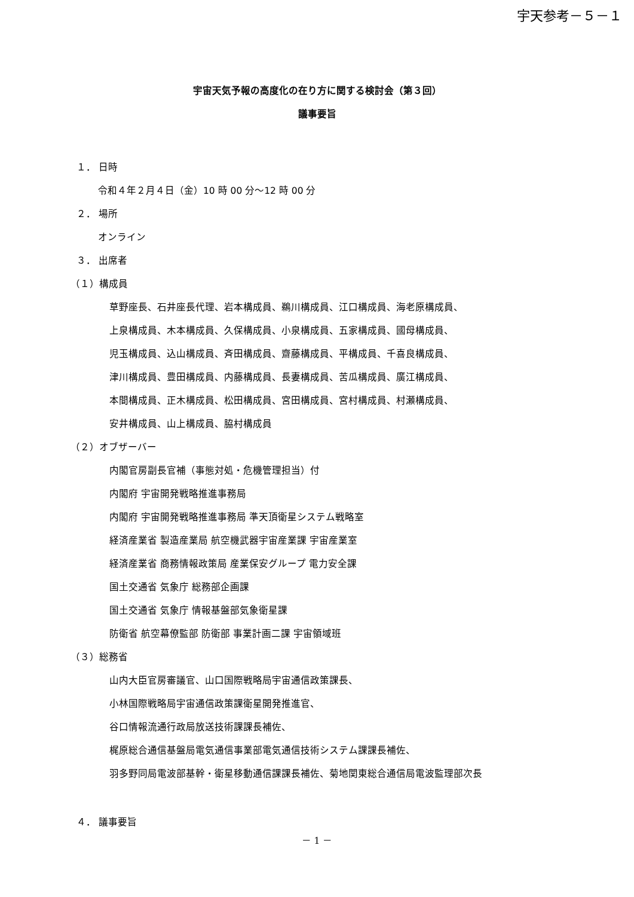宇天参考－５－１
宇宙天気予報の高度化の在り方に関する検討会（第３回）
議事要旨
１． 日時
令和４年２月４日（金）10 時 00 分～12 時 00 分
２． 場所
オンライン
３． 出席者
（１）構成員
草野座長、石井座長代理、岩本構成員、鵜川構成員、江口構成員、海老原構成員、
上泉構成員、木本構成員、久保構成員、小泉構成員、五家構成員、國母構成員、
児玉構成員、込山構成員、斉田構成員、齋藤構成員、平構成員、千喜良構成員、
津川構成員、豊田構成員、内藤構成員、長妻構成員、苦瓜構成員、廣江構成員、
本間構成員、正木構成員、松田構成員、宮田構成員、宮村構成員、村瀬構成員、
安井構成員、山上構成員、脇村構成員
（２）オブザーバー
内閣官房副長官補（事態対処・危機管理担当）付
内閣府 宇宙開発戦略推進事務局
内閣府 宇宙開発戦略推進事務局 準天頂衛星システム戦略室
経済産業省 製造産業局 航空機武器宇宙産業課 宇宙産業室
経済産業省 商務情報政策局 産業保安グループ 電力安全課
国土交通省 気象庁 総務部企画課
国土交通省 気象庁 情報基盤部気象衛星課
防衛省 航空幕僚監部 防衛部 事業計画二課 宇宙領域班
（３）総務省
山内大臣官房審議官、山口国際戦略局宇宙通信政策課長、
小林国際戦略局宇宙通信政策課衛星開発推進官、
谷口情報流通行政局放送技術課課長補佐、
梶原総合通信基盤局電気通信事業部電気通信技術システム課課長補佐、
羽多野同局電波部基幹・衛星移動通信課課長補佐、菊地関東総合通信局電波監理部次長
４． 議事要旨
－ 1 －